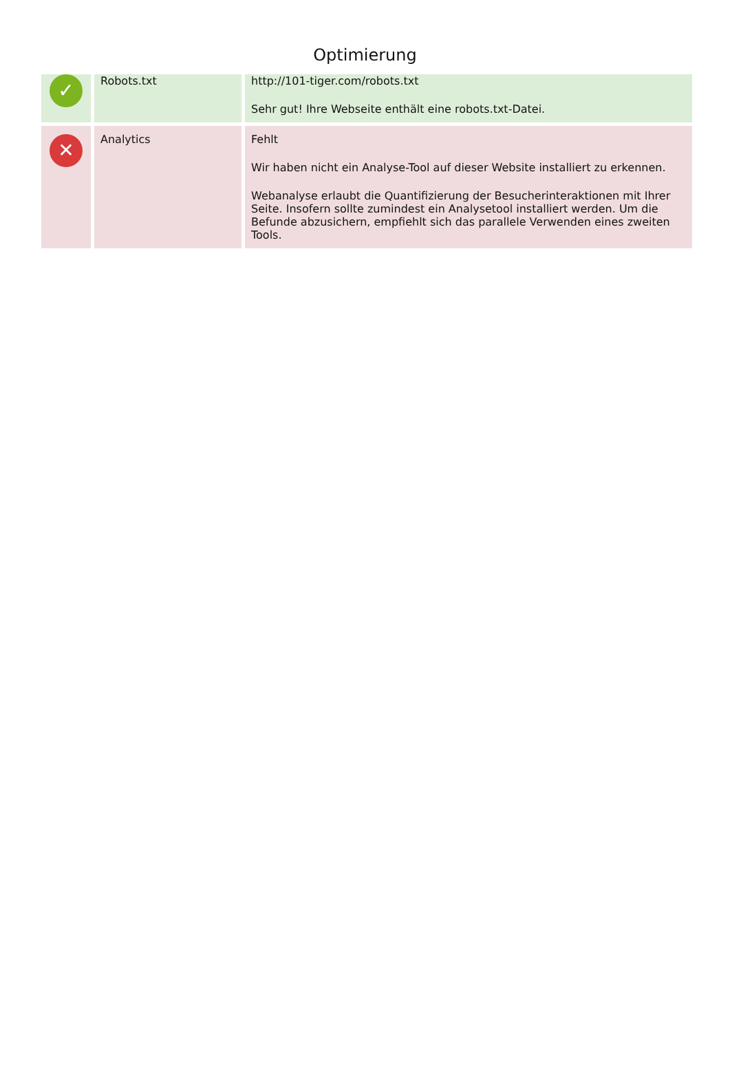Optimierung
| ✓ | Robots.txt | http://101-tiger.com/robots.txt Sehr gut! Ihre Webseite enthält eine robots.txt-Datei. |
| ✕ | Analytics | Fehlt Wir haben nicht ein Analyse-Tool auf dieser Website installiert zu erkennen. Webanalyse erlaubt die Quantifizierung der Besucherinteraktionen mit Ihrer Seite. Insofern sollte zumindest ein Analysetool installiert werden. Um die Befunde abzusichern, empfiehlt sich das parallele Verwenden eines zweiten Tools. |